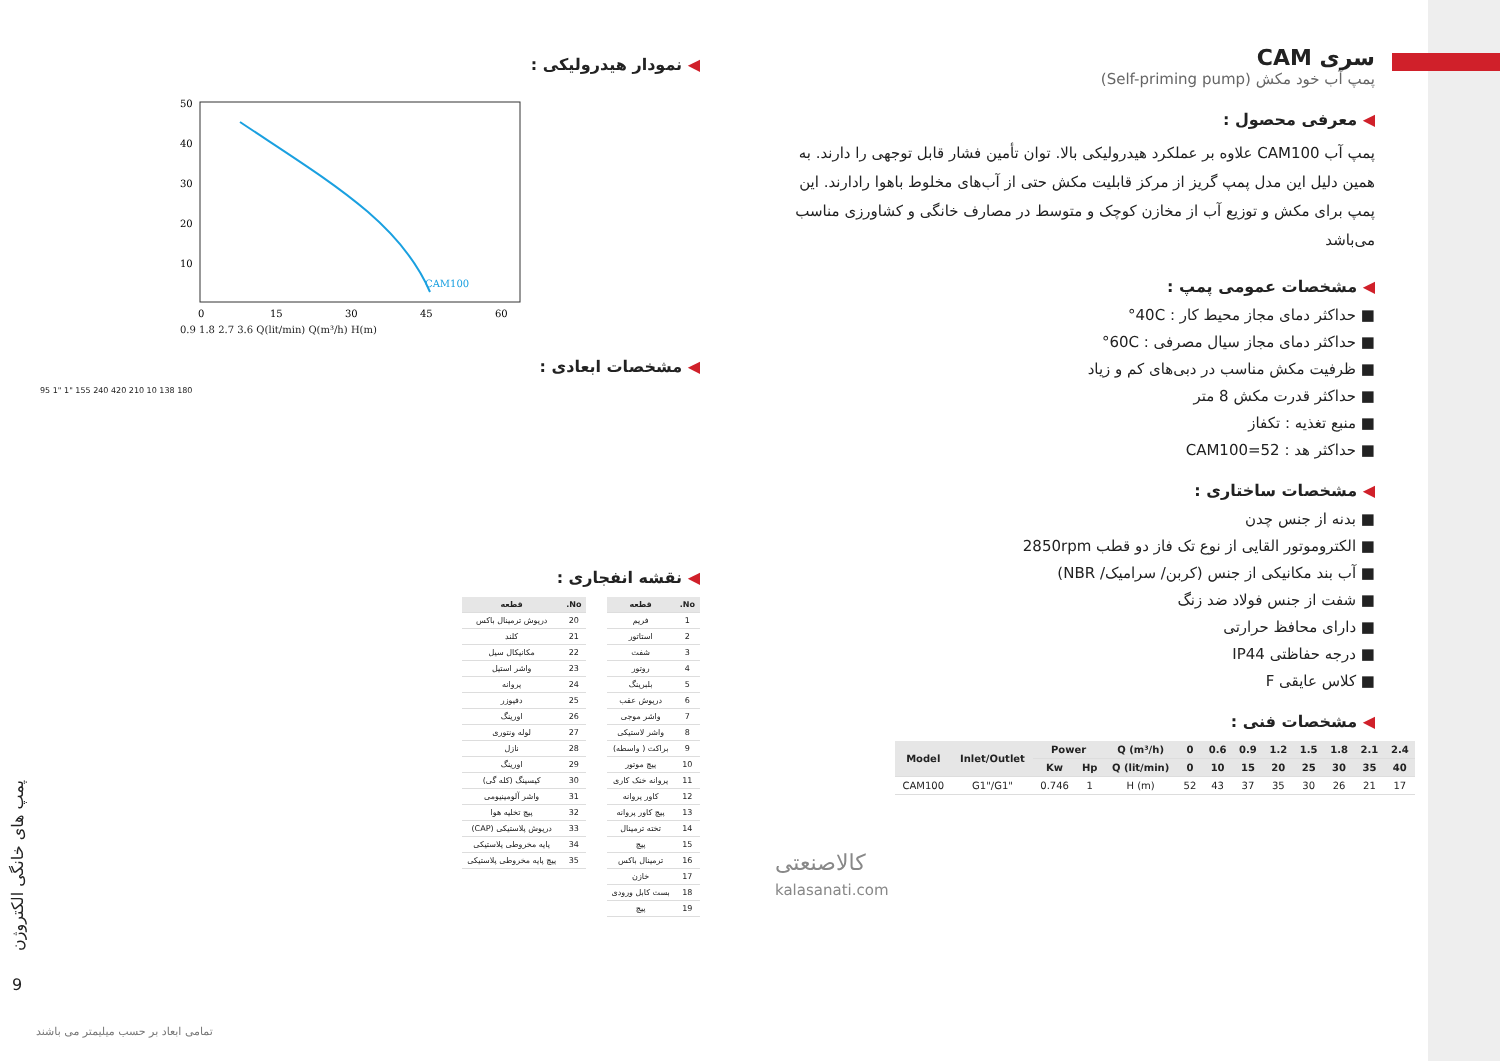سری CAM
پمپ آب خود مکش (Self-priming pump)
◀ معرفی محصول :
پمپ آب CAM100 علاوه بر عملکرد هیدرولیکی بالا. توان تأمین فشار قابل توجهی را دارند. به همین دلیل این مدل پمپ گریز از مرکز قابلیت مکش حتی از آب‌های مخلوط باهوا رادارند. این پمپ برای مکش و توزیع آب از مخازن کوچک و متوسط در مصارف خانگی و کشاورزی مناسب می‌باشد
◀ مشخصات عمومی پمپ :
■ حداکثر دمای مجاز محیط کار : 40C°
■ حداکثر دمای مجاز سیال مصرفی : 60C°
■ ظرفیت مکش مناسب در دبی‌های کم و زیاد
■ حداکثر قدرت مکش 8 متر
■ منبع تغذیه : تکفاز
■ حداکثر هد : CAM100=52
◀ مشخصات ساختاری :
■ بدنه از جنس چدن
■ الکتروموتور القایی از نوع تک فاز دو قطب 2850rpm
■ آب بند مکانیکی از جنس (کربن/ سرامیک/ NBR)
■ شفت از جنس فولاد ضد زنگ
■ دارای محافظ حرارتی
■ درجه حفاظتی IP44
■ کلاس عایقی F
◀ مشخصات فنی :
| Model | Inlet/Outlet | Power | | Q (m³/h) | 0 | 0.6 | 0.9 | 1.2 | 1.5 | 1.8 | 2.1 | 2.4 |
| --- | --- | --- | --- | --- | --- | --- | --- | --- | --- | --- | --- | --- |
| | | Kw | Hp | Q (lit/min) | 0 | 10 | 15 | 20 | 25 | 30 | 35 | 40 |
| CAM100 | G1"/G1" | 0.746 | 1 | H (m) | 52 | 43 | 37 | 35 | 30 | 26 | 21 | 17 |
کالاصنعتی
kalasanati.com
◀ نمودار هیدرولیکی :
50
40
30
20
10
0
15
30
45
60
CAM100
0.9 1.8 2.7 3.6 Q(lit/min) Q(m³/h) H(m)
◀ مشخصات ابعادی :
95 1" 1" 155 240 420 210 10 138 180
◀ نقشه انفجاری :
| No. | قطعه |
| --- | --- |
| 1 | فریم |
| 2 | استاتور |
| 3 | شفت |
| 4 | روتور |
| 5 | بلبرینگ |
| 6 | درپوش عقب |
| 7 | واشر موجی |
| 8 | واشر لاستیکی |
| 9 | براکت ( واسطه) |
| 10 | پیچ موتور |
| 11 | پروانه خنک کاری |
| 12 | کاور پروانه |
| 13 | پیچ کاور پروانه |
| 14 | تخته ترمینال |
| 15 | پیچ |
| 16 | ترمینال باکس |
| 17 | خازن |
| 18 | بست کابل ورودی |
| 19 | پیچ |
| No. | قطعه |
| --- | --- |
| 20 | درپوش ترمینال باکس |
| 21 | کلند |
| 22 | مکانیکال سیل |
| 23 | واشر استیل |
| 24 | پروانه |
| 25 | دفیوزر |
| 26 | اورینگ |
| 27 | لوله ونتوری |
| 28 | نازل |
| 29 | اورینگ |
| 30 | کیسینگ (کله گی) |
| 31 | واشر آلومینیومی |
| 32 | پیچ تخلیه هوا |
| 33 | درپوش پلاستیکی (CAP) |
| 34 | پایه مخروطی پلاستیکی |
| 35 | پیچ پایه مخروطی پلاستیکی |
پمپ های خانگی الکتروژن
9
تمامی ابعاد بر حسب میلیمتر می باشند